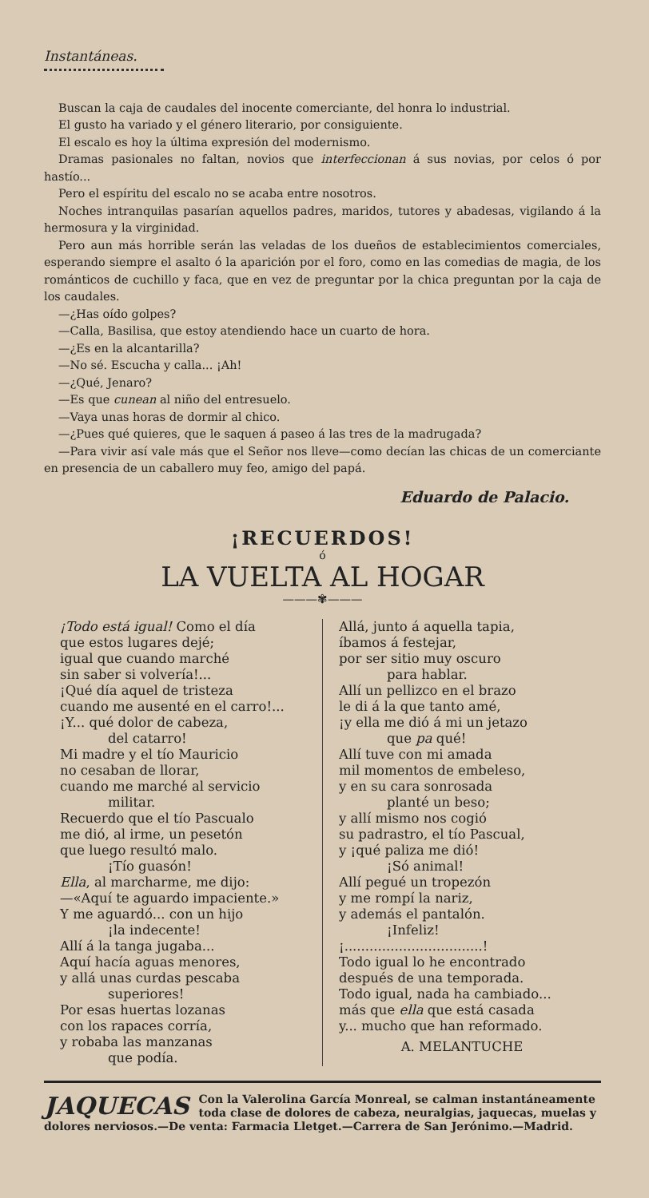Instantáneas.
Buscan la caja de caudales del inocente comerciante, del honra lo industrial.
El gusto ha variado y el género literario, por consiguiente.
El escalo es hoy la última expresión del modernismo.
Dramas pasionales no faltan, novios que interfeccionan á sus novias, por celos ó por hastío...
Pero el espíritu del escalo no se acaba entre nosotros.
Noches intranquilas pasarían aquellos padres, maridos, tutores y abadesas, vigilando á la hermosura y la virginidad.
Pero aun más horrible serán las veladas de los dueños de establecimientos comerciales, esperando siempre el asalto ó la aparición por el foro, como en las comedias de magia, de los románticos de cuchillo y faca, que en vez de preguntar por la chica preguntan por la caja de los caudales.
—¿Has oído golpes?
—Calla, Basilisa, que estoy atendiendo hace un cuarto de hora.
—¿Es en la alcantarilla?
—No sé. Escucha y calla... ¡Ah!
—¿Qué, Jenaro?
—Es que cunean al niño del entresuelo.
—Vaya unas horas de dormir al chico.
—¿Pues qué quieres, que le saquen á paseo á las tres de la madrugada?
—Para vivir así vale más que el Señor nos lleve—como decían las chicas de un comerciante en presencia de un caballero muy feo, amigo del papá.
Eduardo de Palacio.
¡RECUERDOS!
ó
LA VUELTA AL HOGAR
———✾———
¡Todo está igual! Como el día
que estos lugares dejé;
igual que cuando marché
sin saber si volvería!...
¡Qué día aquel de tristeza
cuando me ausenté en el carro!...
¡Y... qué dolor de cabeza,
del catarro!
Mi madre y el tío Mauricio
no cesaban de llorar,
cuando me marché al servicio
militar.
Recuerdo que el tío Pascualo
me dió, al irme, un pesetón
que luego resultó malo.
¡Tío guasón!
Ella, al marcharme, me dijo:
—«Aquí te aguardo impaciente.»
Y me aguardó... con un hijo
¡la indecente!
Allí á la tanga jugaba...
Aquí hacía aguas menores,
y allá unas curdas pescaba
superiores!
Por esas huertas lozanas
con los rapaces corría,
y robaba las manzanas
que podía.
Allá, junto á aquella tapia,
íbamos á festejar,
por ser sitio muy oscuro
para hablar.
Allí un pellizco en el brazo
le di á la que tanto amé,
¡y ella me dió á mi un jetazo
que pa qué!
Allí tuve con mi amada
mil momentos de embeleso,
y en su cara sonrosada
planté un beso;
y allí mismo nos cogió
su padrastro, el tío Pascual,
y ¡qué paliza me dió!
¡Só animal!
Allí pegué un tropezón
y me rompí la nariz,
y además el pantalón.
¡Infeliz!
¡.................................!
Todo igual lo he encontrado
después de una temporada.
Todo igual, nada ha cambiado...
más que ella que está casada
y... mucho que han reformado.
A. MELANTUCHE
JAQUECAS Con la Valerolina García Monreal, se calman instantáneamente toda clase de dolores de cabeza, neuralgias, jaquecas, muelas y dolores nerviosos.—De venta: Farmacia Lletget.—Carrera de San Jerónimo.—Madrid.